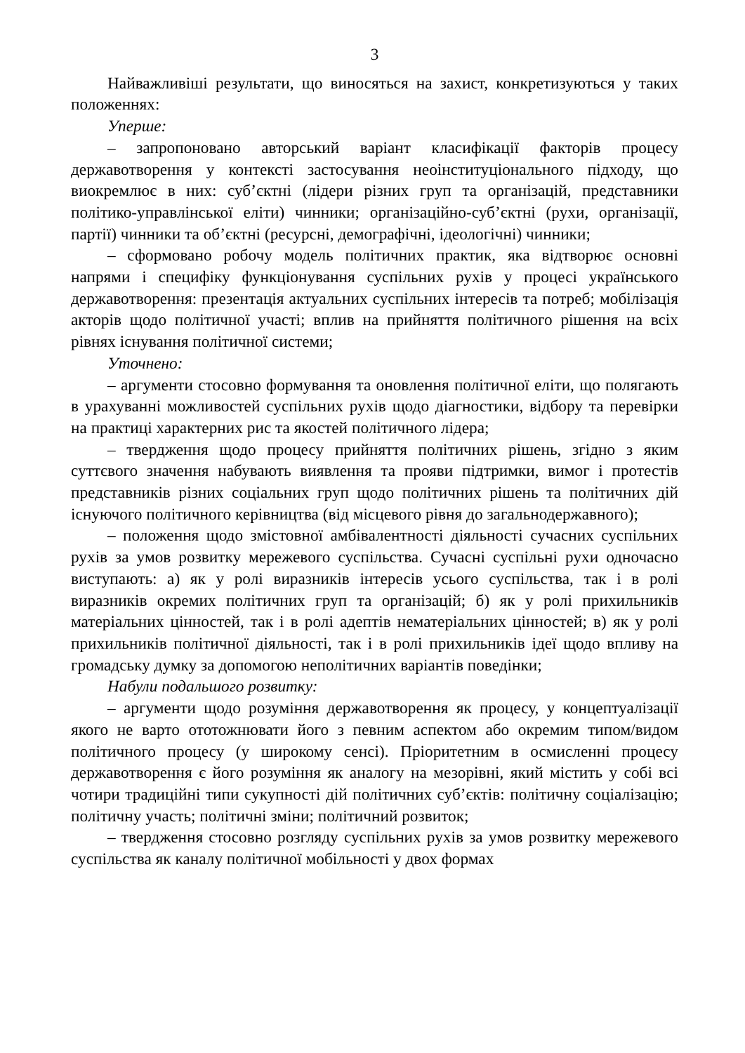3
Найважливіші результати, що виносяться на захист, конкретизуються у таких положеннях:
Уперше:
– запропоновано авторський варіант класифікації факторів процесу державотворення у контексті застосування неоінституціонального підходу, що виокремлює в них: суб’єктні (лідери різних груп та організацій, представники політико-управлінської еліти) чинники; організаційно-суб’єктні (рухи, організації, партії) чинники та об’єктні (ресурсні, демографічні, ідеологічні) чинники;
– сформовано робочу модель політичних практик, яка відтворює основні напрями і специфіку функціонування суспільних рухів у процесі українського державотворення: презентація актуальних суспільних інтересів та потреб; мобілізація акторів щодо політичної участі; вплив на прийняття політичного рішення на всіх рівнях існування політичної системи;
Уточнено:
– аргументи стосовно формування та оновлення політичної еліти, що полягають в урахуванні можливостей суспільних рухів щодо діагностики, відбору та перевірки на практиці характерних рис та якостей політичного лідера;
– твердження щодо процесу прийняття політичних рішень, згідно з яким суттєвого значення набувають виявлення та прояви підтримки, вимог і протестів представників різних соціальних груп щодо політичних рішень та політичних дій існуючого політичного керівництва (від місцевого рівня до загальнодержавного);
– положення щодо змістовної амбівалентності діяльності сучасних суспільних рухів за умов розвитку мережевого суспільства. Сучасні суспільні рухи одночасно виступають: а) як у ролі виразників інтересів усього суспільства, так і в ролі виразників окремих політичних груп та організацій; б) як у ролі прихильників матеріальних цінностей, так і в ролі адептів нематеріальних цінностей; в) як у ролі прихильників політичної діяльності, так і в ролі прихильників ідеї щодо впливу на громадську думку за допомогою неполітичних варіантів поведінки;
Набули подальшого розвитку:
– аргументи щодо розуміння державотворення як процесу, у концептуалізації якого не варто ототожнювати його з певним аспектом або окремим типом/видом політичного процесу (у широкому сенсі). Пріоритетним в осмисленні процесу державотворення є його розуміння як аналогу на мезорівні, який містить у собі всі чотири традиційні типи сукупності дій політичних суб’єктів: політичну соціалізацію; політичну участь; політичні зміни; політичний розвиток;
– твердження стосовно розгляду суспільних рухів за умов розвитку мережевого суспільства як каналу політичної мобільності у двох формах